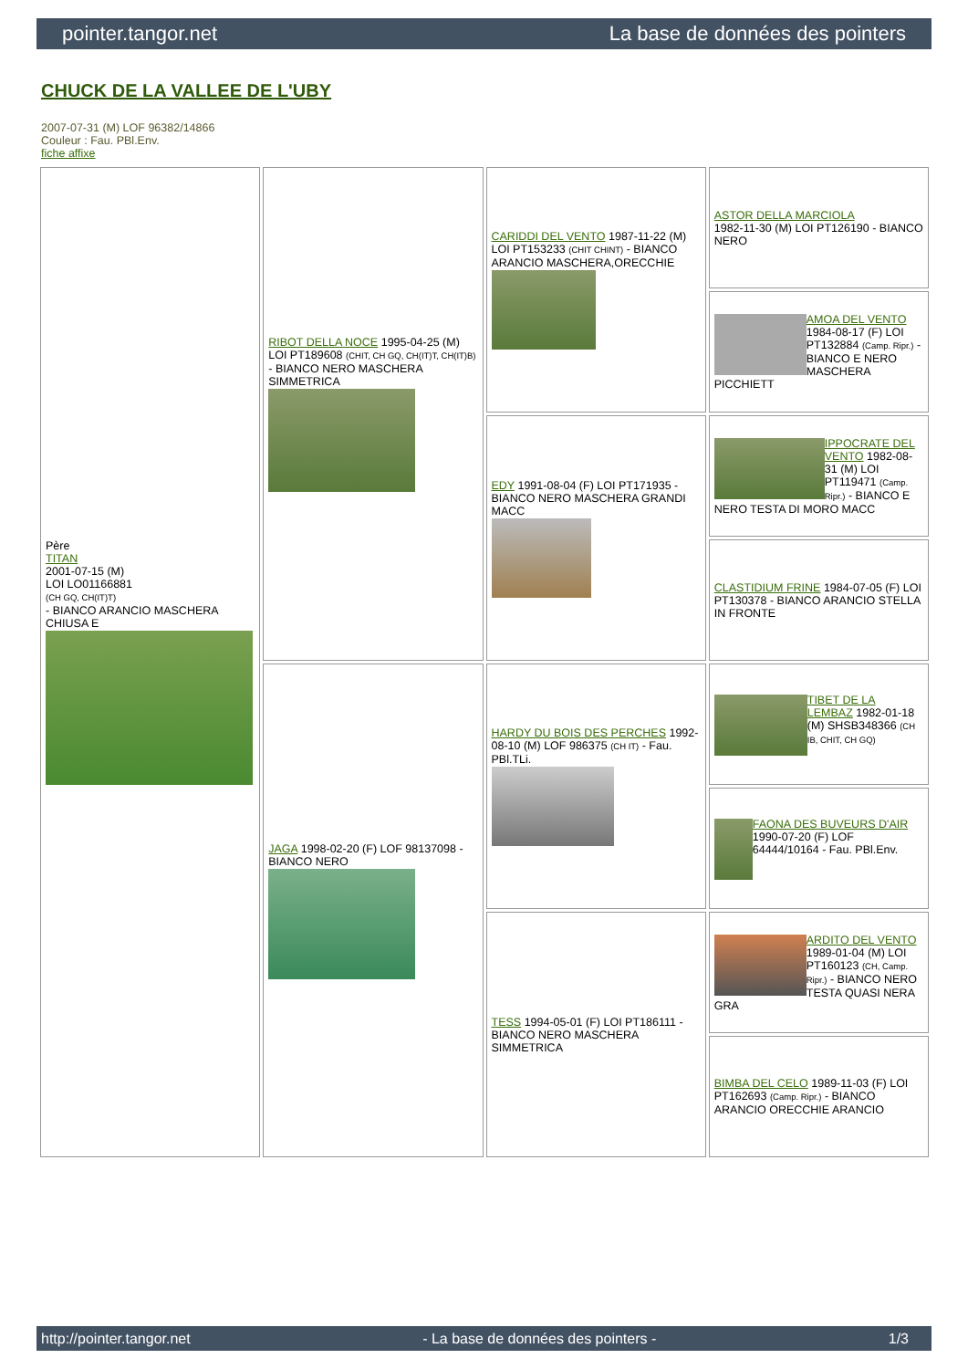pointer.tangor.net La base de données des pointers
CHUCK DE LA VALLEE DE L'UBY
2007-07-31 (M) LOF 96382/14866
Couleur : Fau. PBl.Env.
fiche affixe
| Père TITAN 2001-07-15 (M) LOI LO01166881 (CH GQ, CH(IT)T) - BIANCO ARANCIO MASCHERA CHIUSA E | RIBOT DELLA NOCE 1995-04-25 (M) LOI PT189608 (CHIT, CH GQ, CH(IT)T, CH(IT)B) - BIANCO NERO MASCHERA SIMMETRICA | CARIDDI DEL VENTO 1987-11-22 (M) LOI PT153233 (CHIT CHINT) - BIANCO ARANCIO MASCHERA,ORECCHIE | ASTOR DELLA MARCIOLA 1982-11-30 (M) LOI PT126190 - BIANCO NERO |
| | | | AMOA DEL VENTO 1984-08-17 (F) LOI PT132884 (Camp. Ripr.) - BIANCO E NERO MASCHERA PICCHIETT |
| | | EDY 1991-08-04 (F) LOI PT171935 - BIANCO NERO MASCHERA GRANDI MACC | IPPOCRATE DEL VENTO 1982-08-31 (M) LOI PT119471 (Camp. Ripr.) - BIANCO E NERO TESTA DI MORO MACC |
| | | | CLASTIDIUM FRINE 1984-07-05 (F) LOI PT130378 - BIANCO ARANCIO STELLA IN FRONTE |
| | JAGA 1998-02-20 (F) LOF 98137098 - BIANCO NERO | HARDY DU BOIS DES PERCHES 1992-08-10 (M) LOF 986375 (CH IT) - Fau. PBl.TLi. | TIBET DE LA LEMBAZ 1982-01-18 (M) SHSB348366 (CH IB, CHIT, CH GQ) |
| | | | FAONA DES BUVEURS D'AIR 1990-07-20 (F) LOF 64444/10164 - Fau. PBl.Env. |
| | | TESS 1994-05-01 (F) LOI PT186111 - BIANCO NERO MASCHERA SIMMETRICA | ARDITO DEL VENTO 1989-01-04 (M) LOI PT160123 (CH, Camp. Ripr.) - BIANCO NERO TESTA QUASI NERA GRA |
| | | | BIMBA DEL CELO 1989-11-03 (F) LOI PT162693 (Camp. Ripr.) - BIANCO ARANCIO ORECCHIE ARANCIO |
http://pointer.tangor.net - La base de données des pointers - 1/3